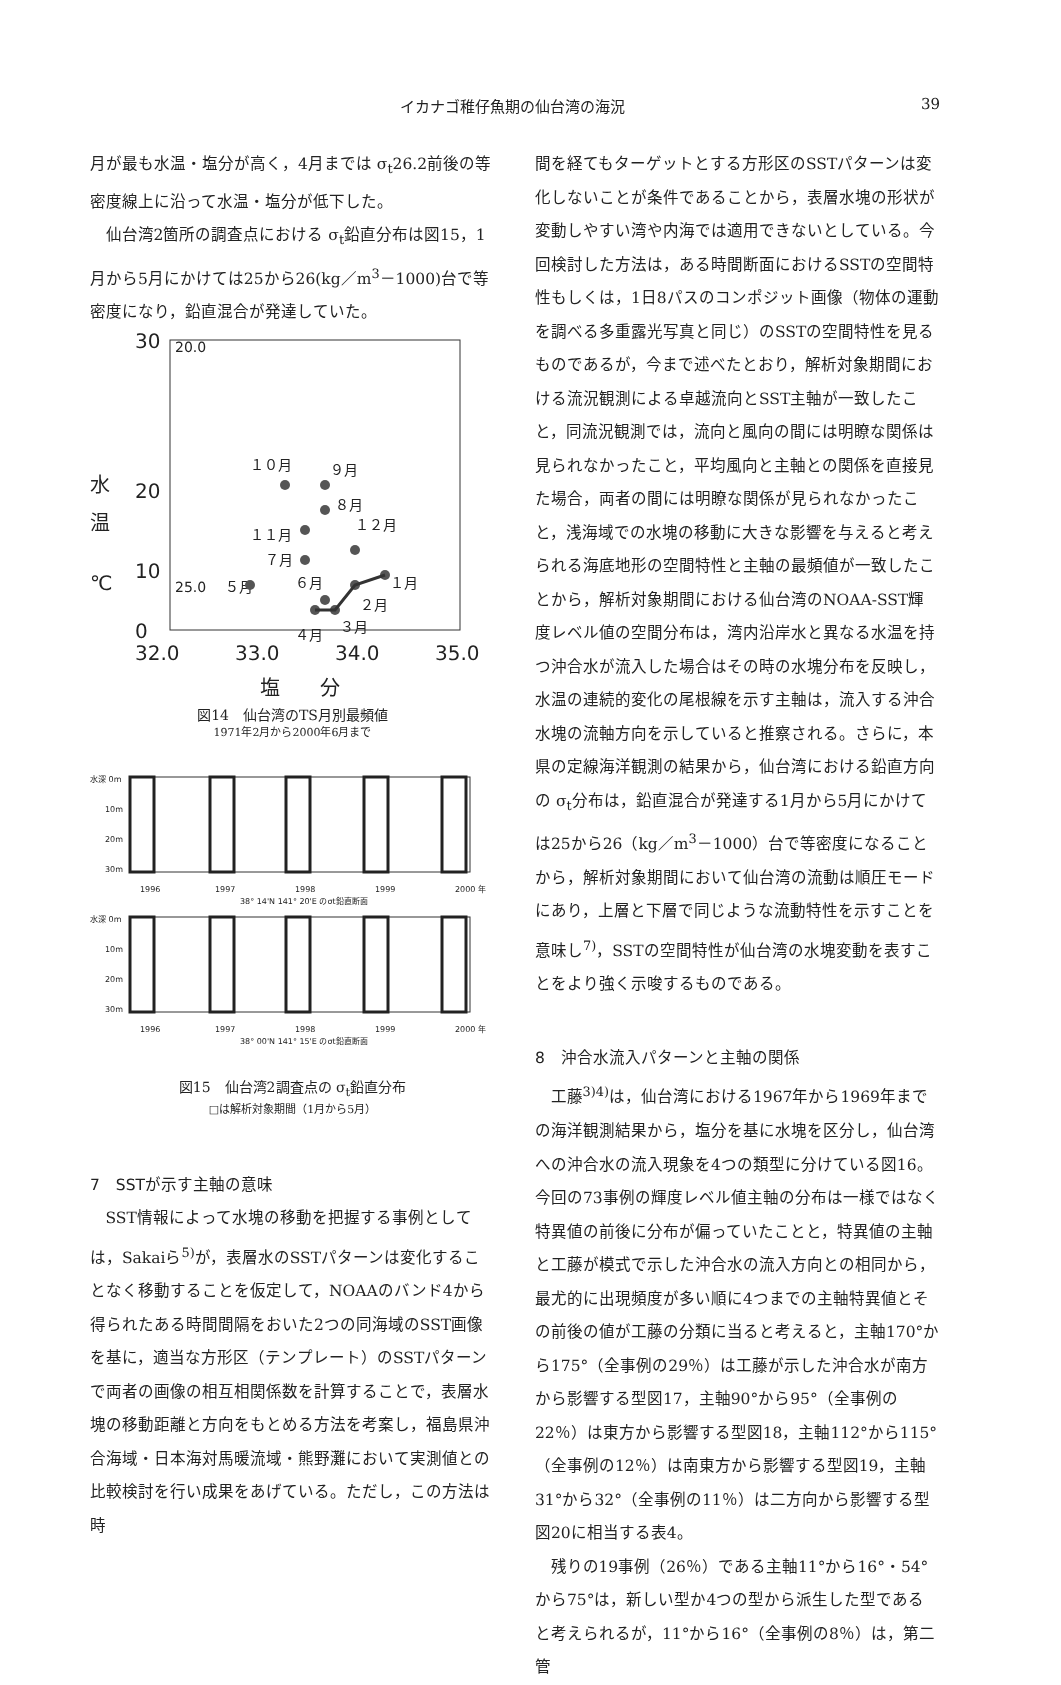イカナゴ稚仔魚期の仙台湾の海況 39
月が最も水温・塩分が高く，4月までは σ<sub>t</sub>26.2前後の等密度線上に沿って水温・塩分が低下した。
仙台湾2箇所の調査点における σ<sub>t</sub>鉛直分布は図15，1月から5月にかけては25から26(kg／m<sup>3</sup>－1000)台で等密度になり，鉛直混合が発達していた。
30
20
0
10
水
温
℃
32.0
33.0
34.0
35.0
塩　　分
20.0
25.0
１０月
９月
８月
１１月
１２月
７月
６月
１月
２月
３月
４月
５月
図14　仙台湾のTS月別最頻値
1971年2月から2000年6月まで
水深 0m
10m
20m
30m
1996
1997
1998
1999
2000 年
38° 14'N 141° 20'E のσt鉛直断面
水深 0m
10m
20m
30m
1996
1997
1998
1999
2000 年
38° 00'N 141° 15'E のσt鉛直断面
図15　仙台湾2調査点の σ<sub>t</sub>鉛直分布
□は解析対象期間（1月から5月）
7　SSTが示す主軸の意味
SST情報によって水塊の移動を把握する事例としては，Sakaiら<sup>5)</sup>が，表層水のSSTパターンは変化することなく移動することを仮定して，NOAAのバンド4から得られたある時間間隔をおいた2つの同海域のSST画像を基に，適当な方形区（テンプレート）のSSTパターンで両者の画像の相互相関係数を計算することで，表層水塊の移動距離と方向をもとめる方法を考案し，福島県沖合海域・日本海対馬暖流域・熊野灘において実測値との比較検討を行い成果をあげている。ただし，この方法は時
間を経てもターゲットとする方形区のSSTパターンは変化しないことが条件であることから，表層水塊の形状が変動しやすい湾や内海では適用できないとしている。今回検討した方法は，ある時間断面におけるSSTの空間特性もしくは，1日8パスのコンポジット画像（物体の運動を調べる多重露光写真と同じ）のSSTの空間特性を見るものであるが，今まで述べたとおり，解析対象期間における流況観測による卓越流向とSST主軸が一致したこと，同流況観測では，流向と風向の間には明瞭な関係は見られなかったこと，平均風向と主軸との関係を直接見た場合，両者の間には明瞭な関係が見られなかったこと，浅海域での水塊の移動に大きな影響を与えると考えられる海底地形の空間特性と主軸の最頻値が一致したことから，解析対象期間における仙台湾のNOAA-SST輝度レベル値の空間分布は，湾内沿岸水と異なる水温を持つ沖合水が流入した場合はその時の水塊分布を反映し，水温の連続的変化の尾根線を示す主軸は，流入する沖合水塊の流軸方向を示していると推察される。さらに，本県の定線海洋観測の結果から，仙台湾における鉛直方向の σ<sub>t</sub>分布は，鉛直混合が発達する1月から5月にかけては25から26（kg／m<sup>3</sup>－1000）台で等密度になることから，解析対象期間において仙台湾の流動は順圧モードにあり，上層と下層で同じような流動特性を示すことを意味し<sup>7)</sup>，SSTの空間特性が仙台湾の水塊変動を表すことをより強く示唆するものである。
8　沖合水流入パターンと主軸の関係
工藤<sup>3)4)</sup>は，仙台湾における1967年から1969年までの海洋観測結果から，塩分を基に水塊を区分し，仙台湾への沖合水の流入現象を4つの類型に分けている図16。今回の73事例の輝度レベル値主軸の分布は一様ではなく特異値の前後に分布が偏っていたことと，特異値の主軸と工藤が模式で示した沖合水の流入方向との相同から，最尤的に出現頻度が多い順に4つまでの主軸特異値とその前後の値が工藤の分類に当ると考えると，主軸170°から175°（全事例の29％）は工藤が示した沖合水が南方から影響する型図17，主軸90°から95°（全事例の22％）は東方から影響する型図18，主軸112°から115°（全事例の12％）は南東方から影響する型図19，主軸31°から32°（全事例の11％）は二方向から影響する型図20に相当する表4。
残りの19事例（26％）である主軸11°から16°・54°から75°は，新しい型か4つの型から派生した型であると考えられるが，11°から16°（全事例の8％）は，第二管